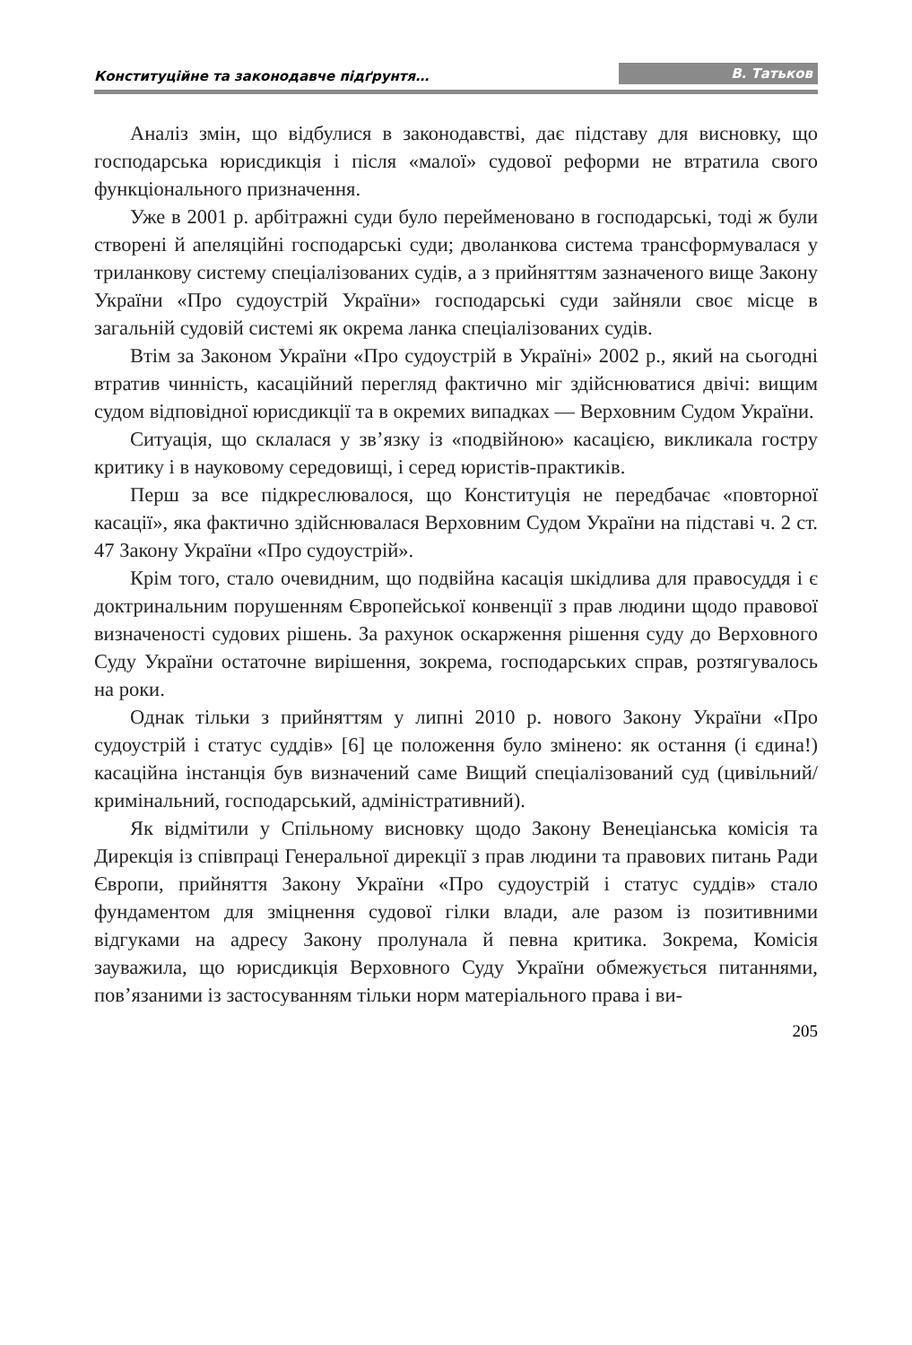Конституційне та законодавче підґрунтя… В. Татьков
Аналіз змін, що відбулися в законодавстві, дає підставу для висновку, що господарська юрисдикція і після «малої» судової реформи не втратила свого функціонального призначення.
Уже в 2001 р. арбітражні суди було перейменовано в господарські, тоді ж були створені й апеляційні господарські суди; дволанкова система трансформувалася у триланкову систему спеціалізованих судів, а з прийняттям зазначеного вище Закону України «Про судоустрій України» господарські суди зайняли своє місце в загальній судовій системі як окрема ланка спеціалізованих судів.
Втім за Законом України «Про судоустрій в Україні» 2002 р., який на сьогодні втратив чинність, касаційний перегляд фактично міг здійснюватися двічі: вищим судом відповідної юрисдикції та в окремих випадках — Верховним Судом України.
Ситуація, що склалася у зв’язку із «подвійною» касацією, викликала гостру критику і в науковому середовищі, і серед юристів-практиків.
Перш за все підкреслювалося, що Конституція не передбачає «повторної касації», яка фактично здійснювалася Верховним Судом України на підставі ч. 2 ст. 47 Закону України «Про судоустрій».
Крім того, стало очевидним, що подвійна касація шкідлива для правосуддя і є доктринальним порушенням Європейської конвенції з прав людини щодо правової визначеності судових рішень. За рахунок оскарження рішення суду до Верховного Суду України остаточне вирішення, зокрема, господарських справ, розтягувалось на роки.
Однак тільки з прийняттям у липні 2010 р. нового Закону України «Про судоустрій і статус суддів» [6] це положення було змінено: як остання (і єдина!) касаційна інстанція був визначений саме Вищий спеціалізований суд (цивільний/кримінальний, господарський, адміністративний).
Як відмітили у Спільному висновку щодо Закону Венеціанська комісія та Дирекція із співпраці Генеральної дирекції з прав людини та правових питань Ради Європи, прийняття Закону України «Про судоустрій і статус суддів» стало фундаментом для зміцнення судової гілки влади, але разом із позитивними відгуками на адресу Закону пролунала й певна критика. Зокрема, Комісія зауважила, що юрисдикція Верховного Суду України обмежується питаннями, пов’язаними із застосуванням тільки норм матеріального права і ви-
205